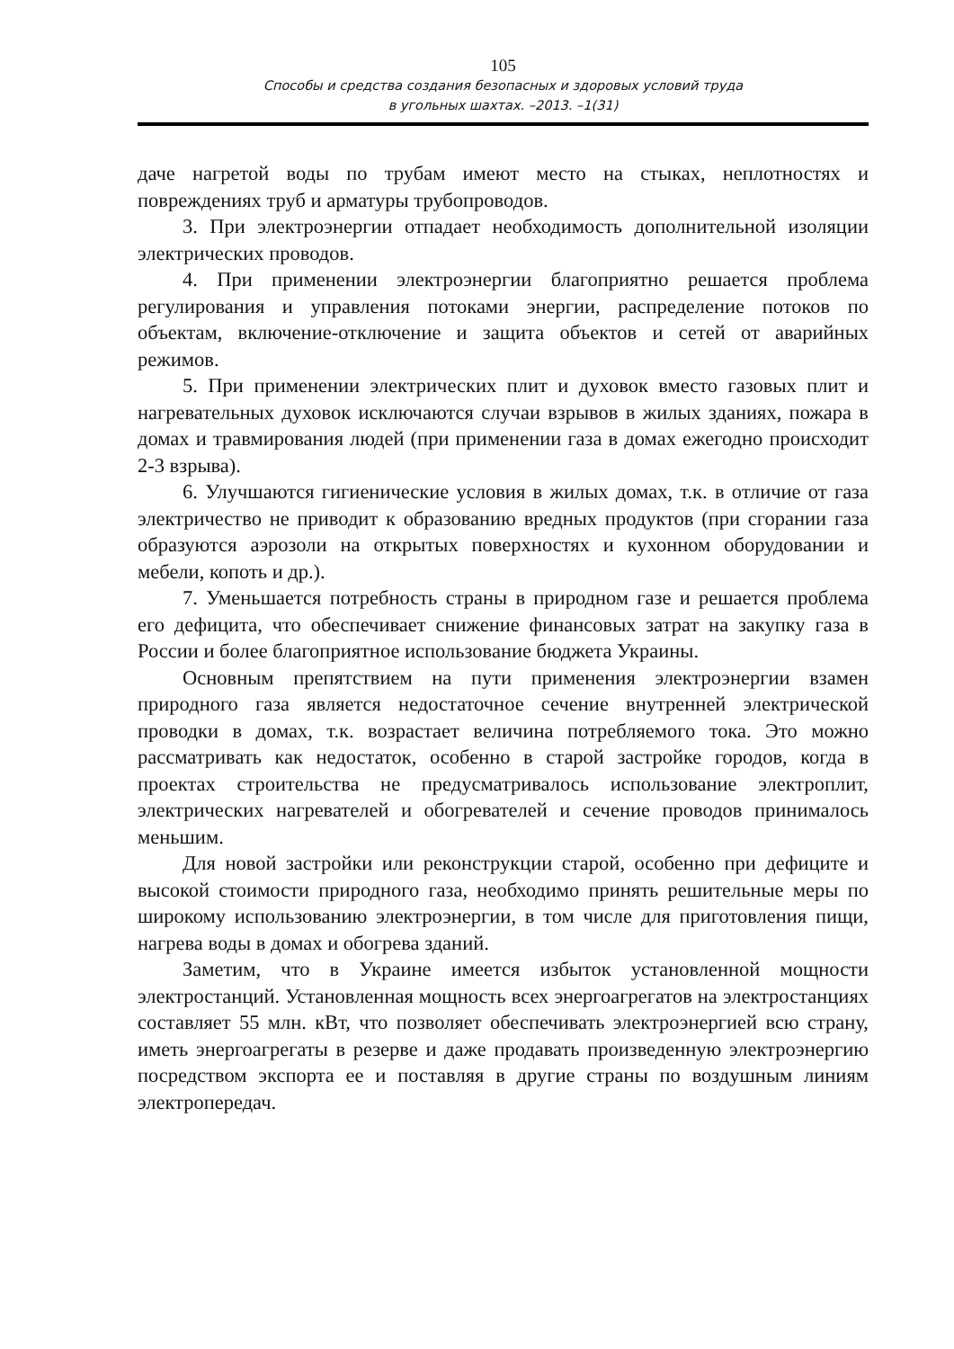105
Способы и средства создания безопасных и здоровых условий труда
в угольных шахтах. –2013. –1(31)
даче нагретой воды по трубам имеют место на стыках, неплотностях и повреждениях труб и арматуры трубопроводов.
3. При электроэнергии отпадает необходимость дополнительной изоляции электрических проводов.
4. При применении электроэнергии благоприятно решается проблема регулирования и управления потоками энергии, распределение потоков по объектам, включение-отключение и защита объектов и сетей от аварийных режимов.
5. При применении электрических плит и духовок вместо газовых плит и нагревательных духовок исключаются случаи взрывов в жилых зданиях, пожара в домах и травмирования людей (при применении газа в домах ежегодно происходит 2-3 взрыва).
6. Улучшаются гигиенические условия в жилых домах, т.к. в отличие от газа электричество не приводит к образованию вредных продуктов (при сгорании газа образуются аэрозоли на открытых поверхностях и кухонном оборудовании и мебели, копоть и др.).
7. Уменьшается потребность страны в природном газе и решается проблема его дефицита, что обеспечивает снижение финансовых затрат на закупку газа в России и более благоприятное использование бюджета Украины.
Основным препятствием на пути применения электроэнергии взамен природного газа является недостаточное сечение внутренней электрической проводки в домах, т.к. возрастает величина потребляемого тока. Это можно рассматривать как недостаток, особенно в старой застройке городов, когда в проектах строительства не предусматривалось использование электроплит, электрических нагревателей и обогревателей и сечение проводов принималось меньшим.
Для новой застройки или реконструкции старой, особенно при дефиците и высокой стоимости природного газа, необходимо принять решительные меры по широкому использованию электроэнергии, в том числе для приготовления пищи, нагрева воды в домах и обогрева зданий.
Заметим, что в Украине имеется избыток установленной мощности электростанций. Установленная мощность всех энергоагрегатов на электростанциях составляет 55 млн. кВт, что позволяет обеспечивать электроэнергией всю страну, иметь энергоагрегаты в резерве и даже продавать произведенную электроэнергию посредством экспорта ее и поставляя в другие страны по воздушным линиям электропередач.